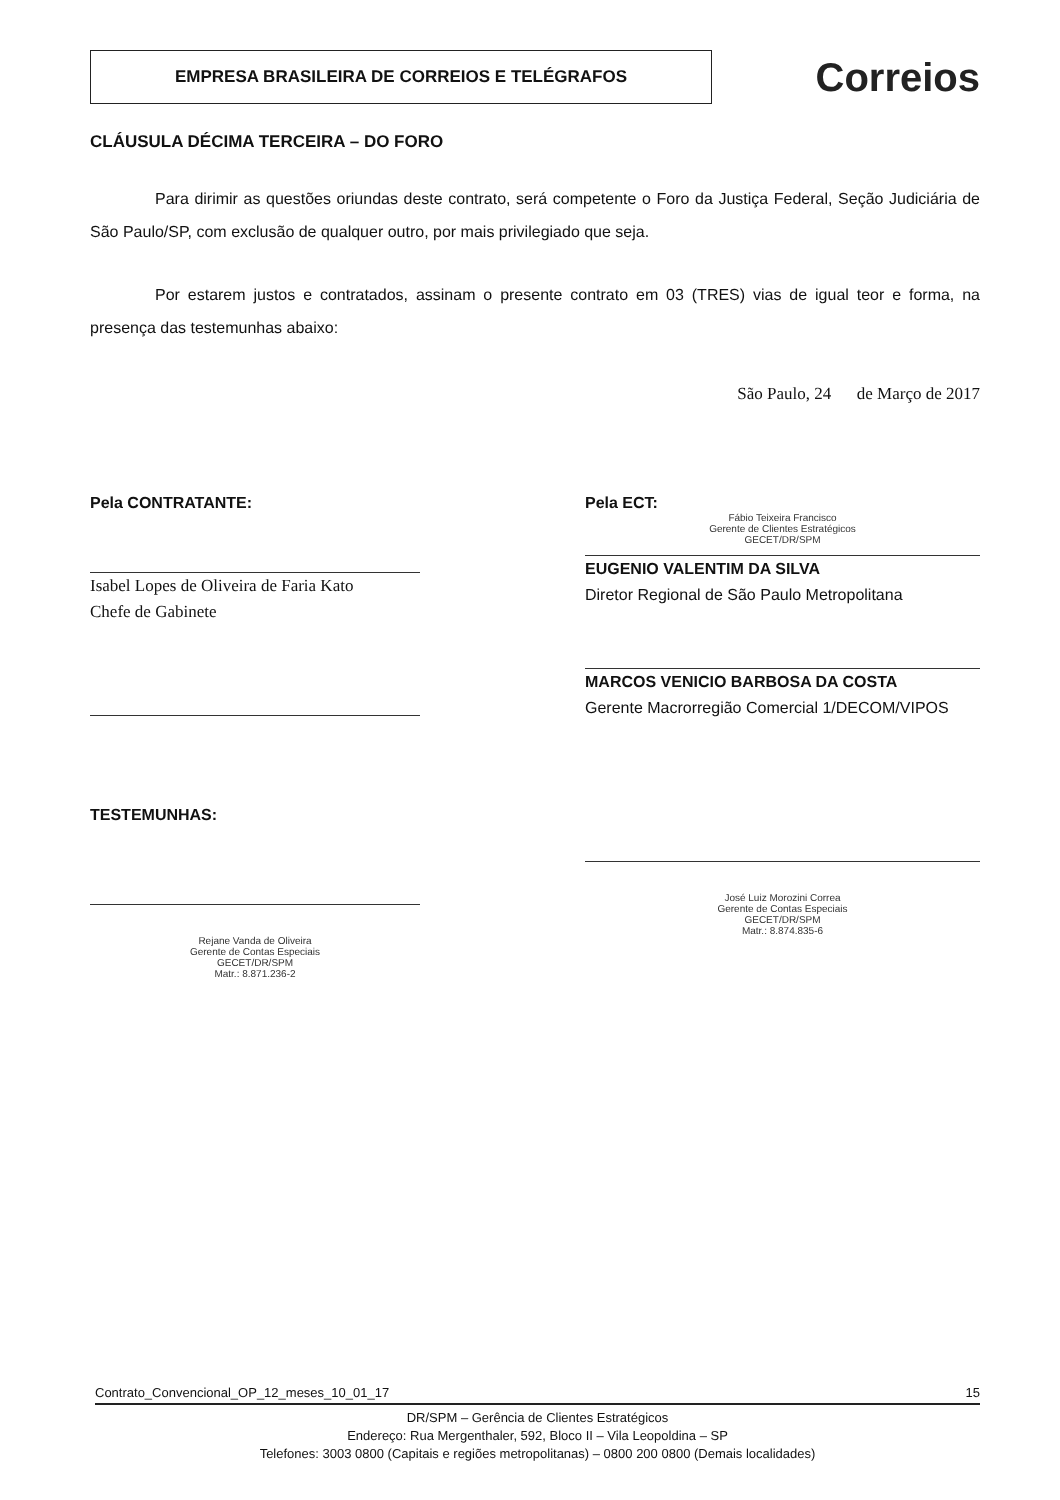EMPRESA BRASILEIRA DE CORREIOS E TELÉGRAFOS
Correios
CLÁUSULA DÉCIMA TERCEIRA – DO FORO
Para dirimir as questões oriundas deste contrato, será competente o Foro da Justiça Federal, Seção Judiciária de São Paulo/SP, com exclusão de qualquer outro, por mais privilegiado que seja.
Por estarem justos e contratados, assinam o presente contrato em 03 (TRES) vias de igual teor e forma, na presença das testemunhas abaixo:
São Paulo, 24 de Março de 2017
Pela CONTRATANTE:
Isabel Lopes de Oliveira de Faria Kato
Chefe de Gabinete
TESTEMUNHAS:
Rejane Vanda de Oliveira
Gerente de Contas Especiais
GECET/DR/SPM
Matr.: 8.871.236-2
Pela ECT:
Fábio Teixeira Francisco
Gerente de Clientes Estratégicos
GECET/DR/SPM
EUGENIO VALENTIM DA SILVA
Diretor Regional de São Paulo Metropolitana
MARCOS VENICIO BARBOSA DA COSTA
Gerente Macrorregião Comercial 1/DECOM/VIPOS
José Luiz Morozini Correa
Gerente de Contas Especiais
GECET/DR/SPM
Matr.: 8.874.835-6
Contrato_Convencional_OP_12_meses_10_01_17 15
DR/SPM – Gerência de Clientes Estratégicos
Endereço: Rua Mergenthaler, 592, Bloco II – Vila Leopoldina – SP
Telefones: 3003 0800 (Capitais e regiões metropolitanas) – 0800 200 0800 (Demais localidades)